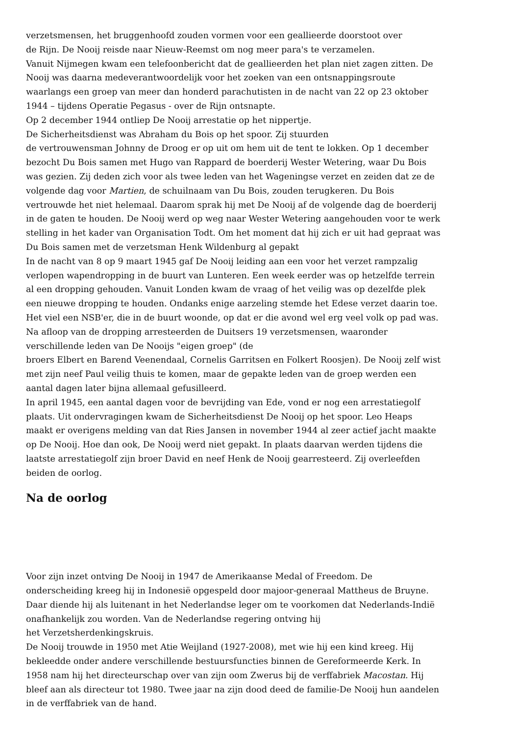verzetsmensen, het bruggenhoofd zouden vormen voor een geallieerde doorstoot over
de Rijn. De Nooij reisde naar Nieuw-Reemst om nog meer para's te verzamelen.
Vanuit Nijmegen kwam een telefoonbericht dat de geallieerden het plan niet zagen zitten. De Nooij was daarna medeverantwoordelijk voor het zoeken van een ontsnappingsroute waarlangs een groep van meer dan honderd parachutisten in de nacht van 22 op 23 oktober 1944 – tijdens Operatie Pegasus - over de Rijn ontsnapte.
Op 2 december 1944 ontliep De Nooij arrestatie op het nippertje.
De Sicherheitsdienst was Abraham du Bois op het spoor. Zij stuurden
de vertrouwensman Johnny de Droog er op uit om hem uit de tent te lokken. Op 1 december bezocht Du Bois samen met Hugo van Rappard de boerderij Wester Wetering, waar Du Bois was gezien. Zij deden zich voor als twee leden van het Wageningse verzet en zeiden dat ze de volgende dag voor Martien, de schuilnaam van Du Bois, zouden terugkeren. Du Bois vertrouwde het niet helemaal. Daarom sprak hij met De Nooij af de volgende dag de boerderij in de gaten te houden. De Nooij werd op weg naar Wester Wetering aangehouden voor te werk stelling in het kader van Organisation Todt. Om het moment dat hij zich er uit had gepraat was Du Bois samen met de verzetsman Henk Wildenburg al gepakt
In de nacht van 8 op 9 maart 1945 gaf De Nooij leiding aan een voor het verzet rampzalig verlopen wapendropping in de buurt van Lunteren. Een week eerder was op hetzelfde terrein al een dropping gehouden. Vanuit Londen kwam de vraag of het veilig was op dezelfde plek een nieuwe dropping te houden. Ondanks enige aarzeling stemde het Edese verzet daarin toe. Het viel een NSB'er, die in de buurt woonde, op dat er die avond wel erg veel volk op pad was. Na afloop van de dropping arresteerden de Duitsers 19 verzetsmensen, waaronder verschillende leden van De Nooijs "eigen groep" (de
broers Elbert en Barend Veenendaal, Cornelis Garritsen en Folkert Roosjen). De Nooij zelf wist met zijn neef Paul veilig thuis te komen, maar de gepakte leden van de groep werden een aantal dagen later bijna allemaal gefusilleerd.
In april 1945, een aantal dagen voor de bevrijding van Ede, vond er nog een arrestatiegolf plaats. Uit ondervragingen kwam de Sicherheitsdienst De Nooij op het spoor. Leo Heaps maakt er overigens melding van dat Ries Jansen in november 1944 al zeer actief jacht maakte op De Nooij. Hoe dan ook, De Nooij werd niet gepakt. In plaats daarvan werden tijdens die laatste arrestatiegolf zijn broer David en neef Henk de Nooij gearresteerd. Zij overleefden beiden de oorlog.
Na de oorlog
Voor zijn inzet ontving De Nooij in 1947 de Amerikaanse Medal of Freedom. De onderscheiding kreeg hij in Indonesië opgespeld door majoor-generaal Mattheus de Bruyne. Daar diende hij als luitenant in het Nederlandse leger om te voorkomen dat Nederlands-Indië onafhankelijk zou worden. Van de Nederlandse regering ontving hij
het Verzetsherdenkingskruis.
De Nooij trouwde in 1950 met Atie Weijland (1927-2008), met wie hij een kind kreeg. Hij bekleedde onder andere verschillende bestuursfuncties binnen de Gereformeerde Kerk. In 1958 nam hij het directeurschap over van zijn oom Zwerus bij de verffabriek Macostan. Hij bleef aan als directeur tot 1980. Twee jaar na zijn dood deed de familie-De Nooij hun aandelen in de verffabriek van de hand.